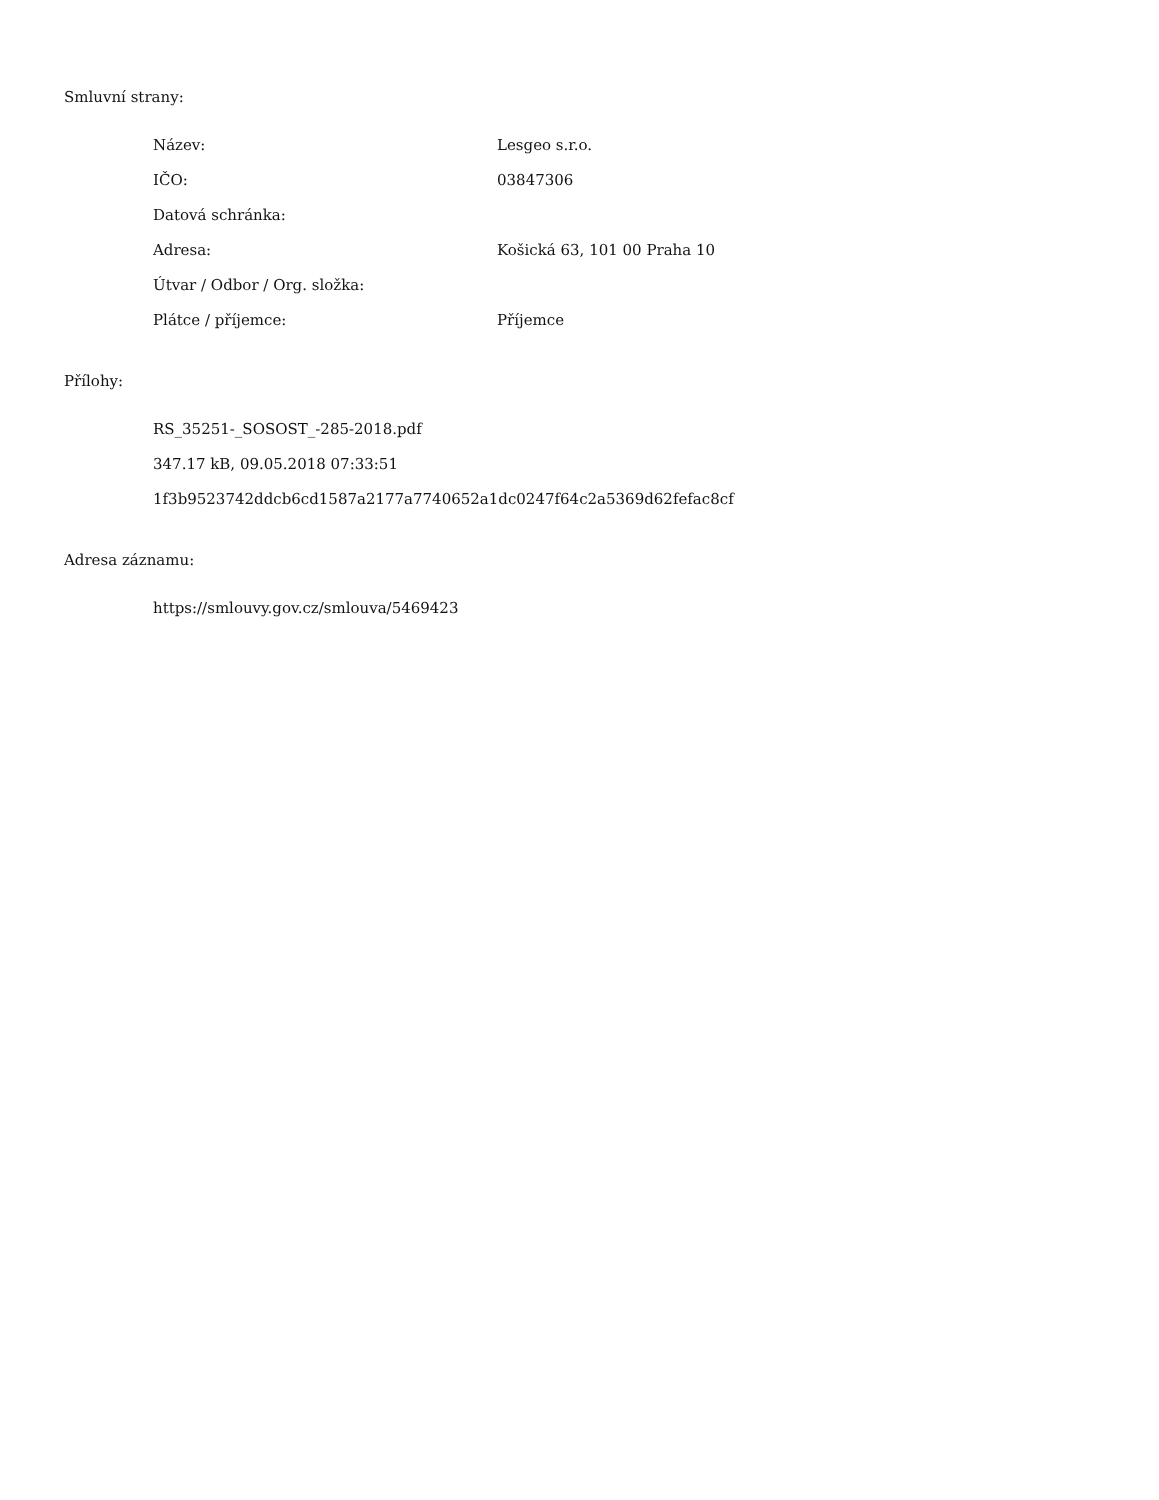Smluvní strany:
| Název: | Lesgeo s.r.o. |
| IČO: | 03847306 |
| Datová schránka: | |
| Adresa: | Košická 63, 101 00 Praha 10 |
| Útvar / Odbor / Org. složka: | |
| Plátce / příjemce: | Příjemce |
Přílohy:
RS_35251-_SOSOST_-285-2018.pdf
347.17 kB, 09.05.2018 07:33:51
1f3b9523742ddcb6cd1587a2177a7740652a1dc0247f64c2a5369d62fefac8cf
Adresa záznamu:
https://smlouvy.gov.cz/smlouva/5469423